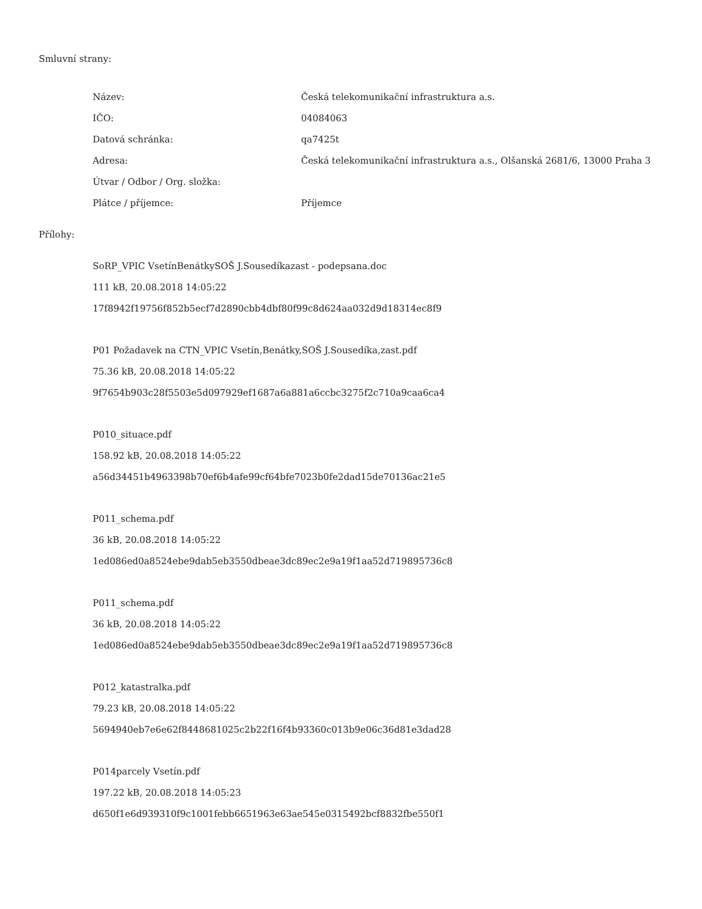Smluvní strany:
| Název: | Česká telekomunikační infrastruktura a.s. |
| IČO: | 04084063 |
| Datová schránka: | qa7425t |
| Adresa: | Česká telekomunikační infrastruktura a.s., Olšanská 2681/6, 13000 Praha 3 |
| Útvar / Odbor / Org. složka: | |
| Plátce / příjemce: | Příjemce |
Přílohy:
SoRP_VPIC VsetínBenátkySOŠ J.Sousedíkazast - podepsana.doc
111 kB, 20.08.2018 14:05:22
17f8942f19756f852b5ecf7d2890cbb4dbf80f99c8d624aa032d9d18314ec8f9
P01 Požadavek na CTN_VPIC Vsetín,Benátky,SOŠ J.Sousedíka,zast.pdf
75.36 kB, 20.08.2018 14:05:22
9f7654b903c28f5503e5d097929ef1687a6a881a6ccbc3275f2c710a9caa6ca4
P010_situace.pdf
158.92 kB, 20.08.2018 14:05:22
a56d34451b4963398b70ef6b4afe99cf64bfe7023b0fe2dad15de70136ac21e5
P011_schema.pdf
36 kB, 20.08.2018 14:05:22
1ed086ed0a8524ebe9dab5eb3550dbeae3dc89ec2e9a19f1aa52d719895736c8
P011_schema.pdf
36 kB, 20.08.2018 14:05:22
1ed086ed0a8524ebe9dab5eb3550dbeae3dc89ec2e9a19f1aa52d719895736c8
P012_katastralka.pdf
79.23 kB, 20.08.2018 14:05:22
5694940eb7e6e62f8448681025c2b22f16f4b93360c013b9e06c36d81e3dad28
P014parcely Vsetín.pdf
197.22 kB, 20.08.2018 14:05:23
d650f1e6d939310f9c1001febb6651963e63ae545e0315492bcf8832fbe550f1